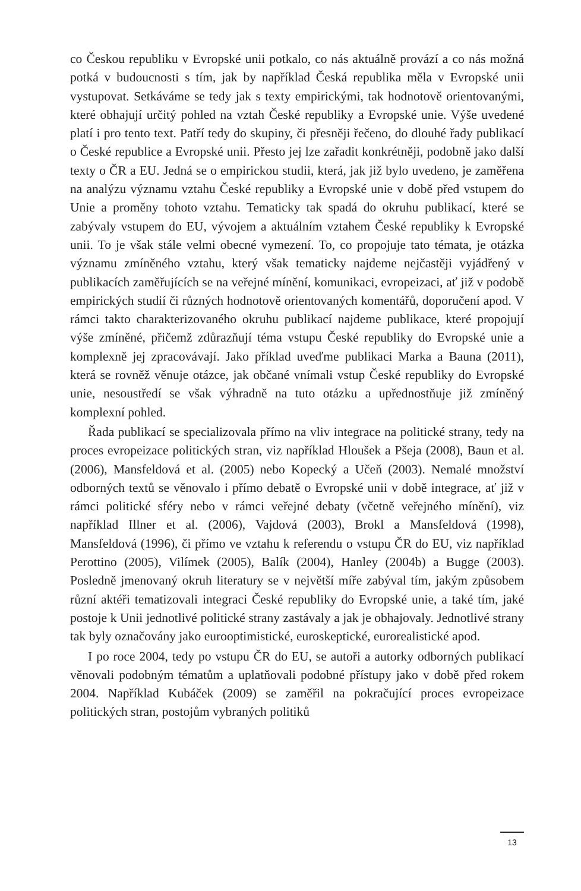co Českou republiku v Evropské unii potkalo, co nás aktuálně provází a co nás možná potká v budoucnosti s tím, jak by například Česká republika měla v Evropské unii vystupovat. Setkáváme se tedy jak s texty empirickými, tak hodnotově orientovanými, které obhajují určitý pohled na vztah České republiky a Evropské unie. Výše uvedené platí i pro tento text. Patří tedy do skupiny, či přesněji řečeno, do dlouhé řady publikací o České republice a Evropské unii. Přesto jej lze zařadit konkrétněji, podobně jako další texty o ČR a EU. Jedná se o empirickou studii, která, jak již bylo uvedeno, je zaměřena na analýzu významu vztahu České republiky a Evropské unie v době před vstupem do Unie a proměny tohoto vztahu. Tematicky tak spadá do okruhu publikací, které se zabývaly vstupem do EU, vývojem a aktuálním vztahem České republiky k Evropské unii. To je však stále velmi obecné vymezení. To, co propojuje tato témata, je otázka významu zmíněného vztahu, který však tematicky najdeme nejčastěji vyjádřený v publikacích zaměřujících se na veřejné mínění, komunikaci, evropeizaci, ať již v podobě empirických studií či různých hodnotově orientovaných komentářů, doporučení apod. V rámci takto charakterizovaného okruhu publikací najdeme publikace, které propojují výše zmíněné, přičemž zdůrazňují téma vstupu České republiky do Evropské unie a komplexně jej zpracovávají. Jako příklad uveďme publikaci Marka a Bauna (2011), která se rovněž věnuje otázce, jak občané vnímali vstup České republiky do Evropské unie, nesoustředí se však výhradně na tuto otázku a upřednostňuje již zmíněný komplexní pohled.
Řada publikací se specializovala přímo na vliv integrace na politické strany, tedy na proces evropeizace politických stran, viz například Hloušek a Pšeja (2008), Baun et al. (2006), Mansfeldová et al. (2005) nebo Kopecký a Učeň (2003). Nemalé množství odborných textů se věnovalo i přímo debatě o Evropské unii v době integrace, ať již v rámci politické sféry nebo v rámci veřejné debaty (včetně veřejného mínění), viz například Illner et al. (2006), Vajdová (2003), Brokl a Mansfeldová (1998), Mansfeldová (1996), či přímo ve vztahu k referendu o vstupu ČR do EU, viz například Perottino (2005), Vilímek (2005), Balík (2004), Hanley (2004b) a Bugge (2003). Posledně jmenovaný okruh literatury se v největší míře zabýval tím, jakým způsobem různí aktéři tematizovali integraci České republiky do Evropské unie, a také tím, jaké postoje k Unii jednotlivé politické strany zastávaly a jak je obhajovaly. Jednotlivé strany tak byly označovány jako eurooptimistické, euroskeptické, eurorealistické apod.
I po roce 2004, tedy po vstupu ČR do EU, se autoři a autorky odborných publikací věnovali podobným tématům a uplatňovali podobné přístupy jako v době před rokem 2004. Například Kubáček (2009) se zaměřil na pokračující proces evropeizace politických stran, postojům vybraných politiků
13